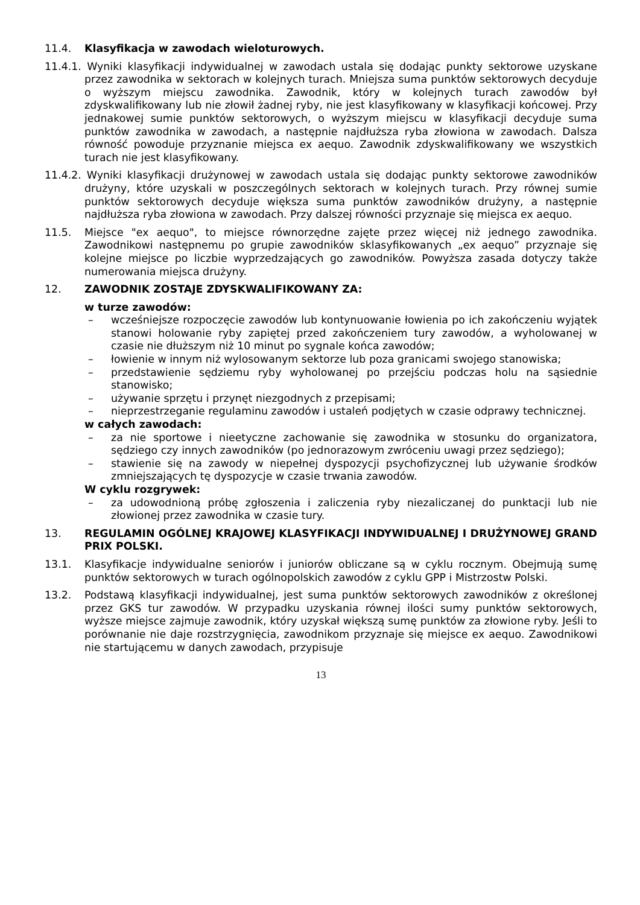11.4. Klasyfikacja w zawodach wieloturowych.
11.4.1. Wyniki klasyfikacji indywidualnej w zawodach ustala się dodając punkty sektorowe uzyskane przez zawodnika w sektorach w kolejnych turach. Mniejsza suma punktów sektorowych decyduje o wyższym miejscu zawodnika. Zawodnik, który w kolejnych turach zawodów był zdyskwalifikowany lub nie złowił żadnej ryby, nie jest klasyfikowany w klasyfikacji końcowej. Przy jednakowej sumie punktów sektorowych, o wyższym miejscu w klasyfikacji decyduje suma punktów zawodnika w zawodach, a następnie najdłuższa ryba złowiona w zawodach. Dalsza równość powoduje przyznanie miejsca ex aequo. Zawodnik zdyskwalifikowany we wszystkich turach nie jest klasyfikowany.
11.4.2. Wyniki klasyfikacji drużynowej w zawodach ustala się dodając punkty sektorowe zawodników drużyny, które uzyskali w poszczególnych sektorach w kolejnych turach. Przy równej sumie punktów sektorowych decyduje większa suma punktów zawodników drużyny, a następnie najdłuższa ryba złowiona w zawodach. Przy dalszej równości przyznaje się miejsca ex aequo.
11.5. Miejsce "ex aequo", to miejsce równorzędne zajęte przez więcej niż jednego zawodnika. Zawodnikowi następnemu po grupie zawodników sklasyfikowanych „ex aequo” przyznaje się kolejne miejsce po liczbie wyprzedzających go zawodników. Powyższa zasada dotyczy także numerowania miejsca drużyny.
12. ZAWODNIK ZOSTAJE ZDYSKWALIFIKOWANY ZA:
w turze zawodów:
– wcześniejsze rozpoczęcie zawodów lub kontynuowanie łowienia po ich zakończeniu wyjątek stanowi holowanie ryby zapiętej przed zakończeniem tury zawodów, a wyholowanej w czasie nie dłuższym niż 10 minut po sygnale końca zawodów;
– łowienie w innym niż wylosowanym sektorze lub poza granicami swojego stanowiska;
– przedstawienie sędziemu ryby wyholowanej po przejściu podczas holu na sąsiednie stanowisko;
– używanie sprzętu i przynęt niezgodnych z przepisami;
– nieprzestrzeganie regulaminu zawodów i ustaleń podjętych w czasie odprawy technicznej.
w całych zawodach:
– za nie sportowe i nieetyczne zachowanie się zawodnika w stosunku do organizatora, sędziego czy innych zawodników (po jednorazowym zwróceniu uwagi przez sędziego);
– stawienie się na zawody w niepełnej dyspozycji psychofizycznej lub używanie środków zmniejszających tę dyspozycje w czasie trwania zawodów.
W cyklu rozgrywek:
– za udowodnioną próbę zgłoszenia i zaliczenia ryby niezaliczanej do punktacji lub nie złowionej przez zawodnika w czasie tury.
13. REGULAMIN OGÓLNEJ KRAJOWEJ KLASYFIKACJI INDYWIDUALNEJ I DRUŻYNOWEJ GRAND PRIX POLSKI.
13.1. Klasyfikacje indywidualne seniorów i juniorów obliczane są w cyklu rocznym. Obejmują sumę punktów sektorowych w turach ogólnopolskich zawodów z cyklu GPP i Mistrzostw Polski.
13.2. Podstawą klasyfikacji indywidualnej, jest suma punktów sektorowych zawodników z określonej przez GKS tur zawodów. W przypadku uzyskania równej ilości sumy punktów sektorowych, wyższe miejsce zajmuje zawodnik, który uzyskał większą sumę punktów za złowione ryby. Jeśli to porównanie nie daje rozstrzygnięcia, zawodnikom przyznaje się miejsce ex aequo. Zawodnikowi nie startującemu w danych zawodach, przypisuje
13